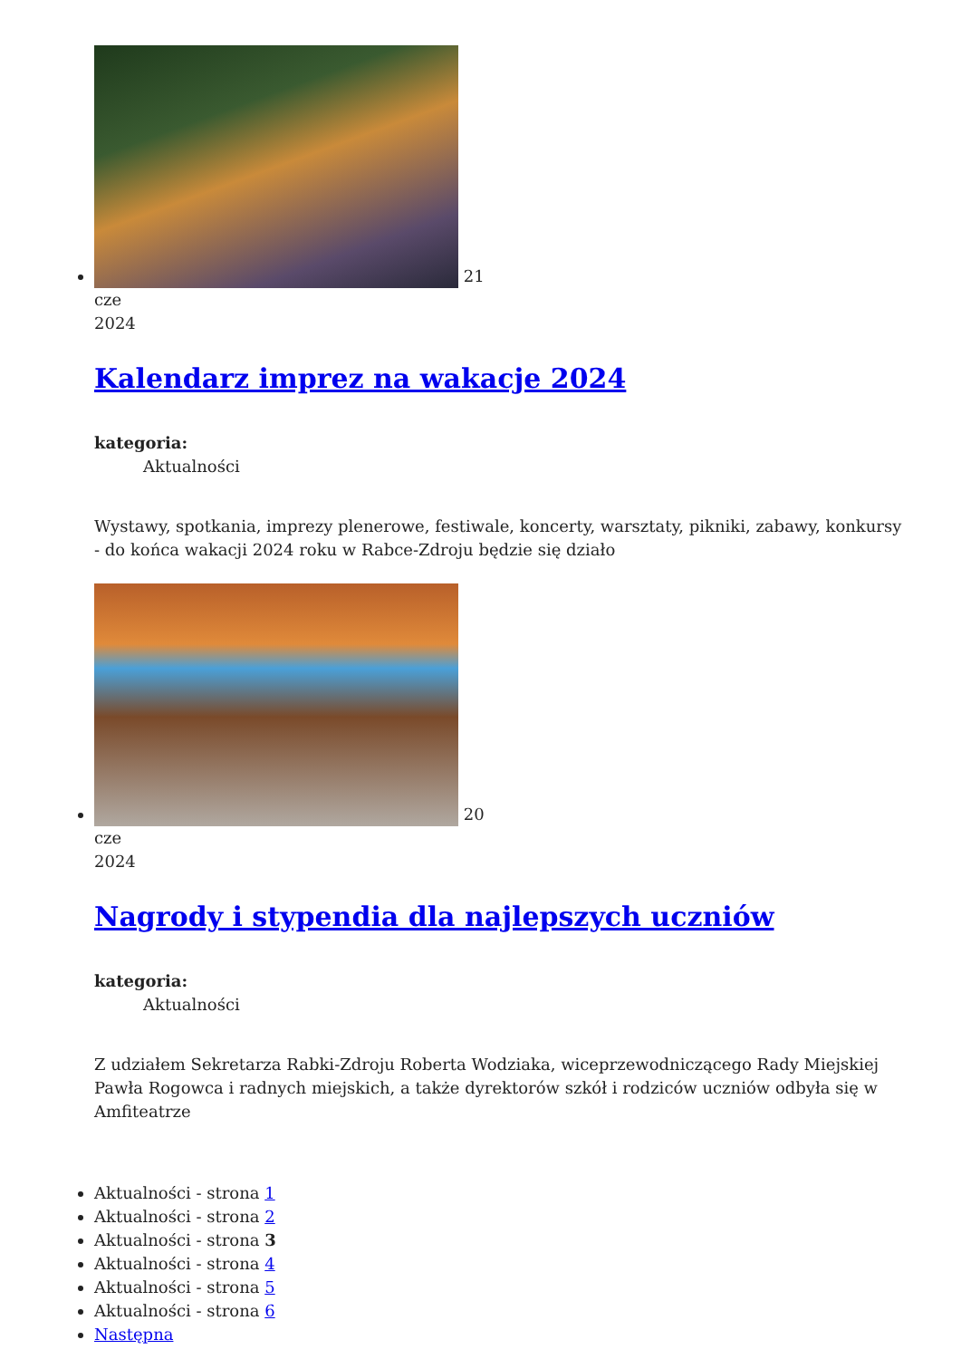21
cze
2024
Kalendarz imprez na wakacje 2024
kategoria:
Aktualności
Wystawy, spotkania, imprezy plenerowe, festiwale, koncerty, warsztaty, pikniki, zabawy, konkursy - do końca wakacji 2024 roku w Rabce-Zdroju będzie się działo
20
cze
2024
Nagrody i stypendia dla najlepszych uczniów
kategoria:
Aktualności
Z udziałem Sekretarza Rabki-Zdroju Roberta Wodziaka, wiceprzewodniczącego Rady Miejskiej Pawła Rogowca i radnych miejskich, a także dyrektorów szkół i rodziców uczniów odbyła się w Amfiteatrze
Aktualności - strona 1
Aktualności - strona 2
Aktualności - strona 3
Aktualności - strona 4
Aktualności - strona 5
Aktualności - strona 6
Następna